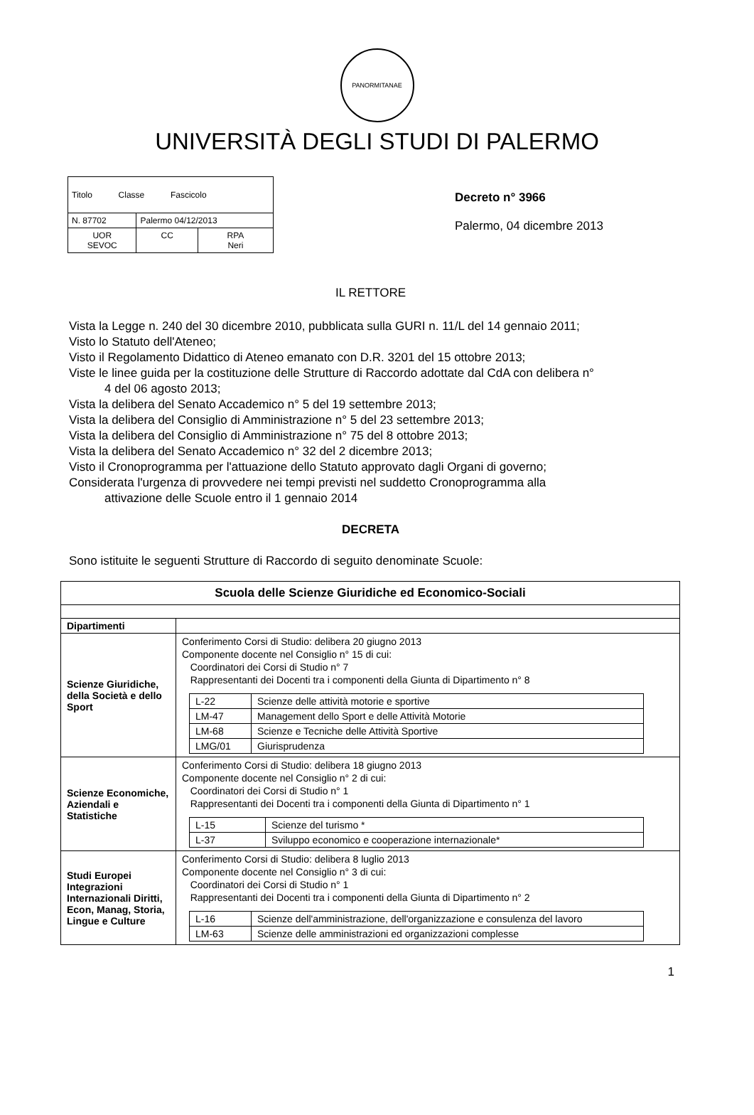PANORMITANAE
UNIVERSITÀ DEGLI STUDI DI PALERMO
| Titolo Classe Fascicolo | | |
| N. 87702 | Palermo 04/12/2013 | |
| UOR SEVOC | CC | RPA Neri |
Decreto n° 3966
Palermo, 04 dicembre 2013
IL RETTORE
Vista la Legge n. 240 del 30 dicembre 2010, pubblicata sulla GURI n. 11/L del 14 gennaio 2011;
Visto lo Statuto dell'Ateneo;
Visto il Regolamento Didattico di Ateneo emanato con D.R. 3201 del 15 ottobre 2013;
Viste le linee guida per la costituzione delle Strutture di Raccordo adottate dal CdA con delibera n°
4 del 06 agosto 2013;
Vista la delibera del Senato Accademico n° 5 del 19 settembre 2013;
Vista la delibera del Consiglio di Amministrazione n° 5 del 23 settembre 2013;
Vista la delibera del Consiglio di Amministrazione n° 75 del 8 ottobre 2013;
Vista la delibera del Senato Accademico n° 32 del 2 dicembre 2013;
Visto il Cronoprogramma per l'attuazione dello Statuto approvato dagli Organi di governo;
Considerata l'urgenza di provvedere nei tempi previsti nel suddetto Cronoprogramma alla
attivazione delle Scuole entro il 1 gennaio 2014
DECRETA
Sono istituite le seguenti Strutture di Raccordo di seguito denominate Scuole:
| Scuola delle Scienze Giuridiche ed Economico-Sociali | |
| --- | --- |
| Dipartimenti | |
| Scienze Giuridiche, della Società e dello Sport | Conferimento Corsi di Studio: delibera 20 giugno 2013 Componente docente nel Consiglio n° 15 di cui: Coordinatori dei Corsi di Studio n° 7 Rappresentanti dei Docenti tra i componenti della Giunta di Dipartimento n° 8 / L-22 / Scienze delle attività motorie e sportive / / LM-47 / Management dello Sport e delle Attività Motorie / / LM-68 / Scienze e Tecniche delle Attività Sportive / / LMG/01 / Giurisprudenza / |
| Scienze Economiche, Aziendali e Statistiche | Conferimento Corsi di Studio: delibera 18 giugno 2013 Componente docente nel Consiglio n° 2 di cui: Coordinatori dei Corsi di Studio n° 1 Rappresentanti dei Docenti tra i componenti della Giunta di Dipartimento n° 1 / L-15 / Scienze del turismo * / / L-37 / Sviluppo economico e cooperazione internazionale* / |
| Studi Europei Integrazioni Internazionali Diritti, Econ, Manag, Storia, Lingue e Culture | Conferimento Corsi di Studio: delibera 8 luglio 2013 Componente docente nel Consiglio n° 3 di cui: Coordinatori dei Corsi di Studio n° 1 Rappresentanti dei Docenti tra i componenti della Giunta di Dipartimento n° 2 / L-16 / Scienze dell'amministrazione, dell'organizzazione e consulenza del lavoro / / LM-63 / Scienze delle amministrazioni ed organizzazioni complesse / |
1